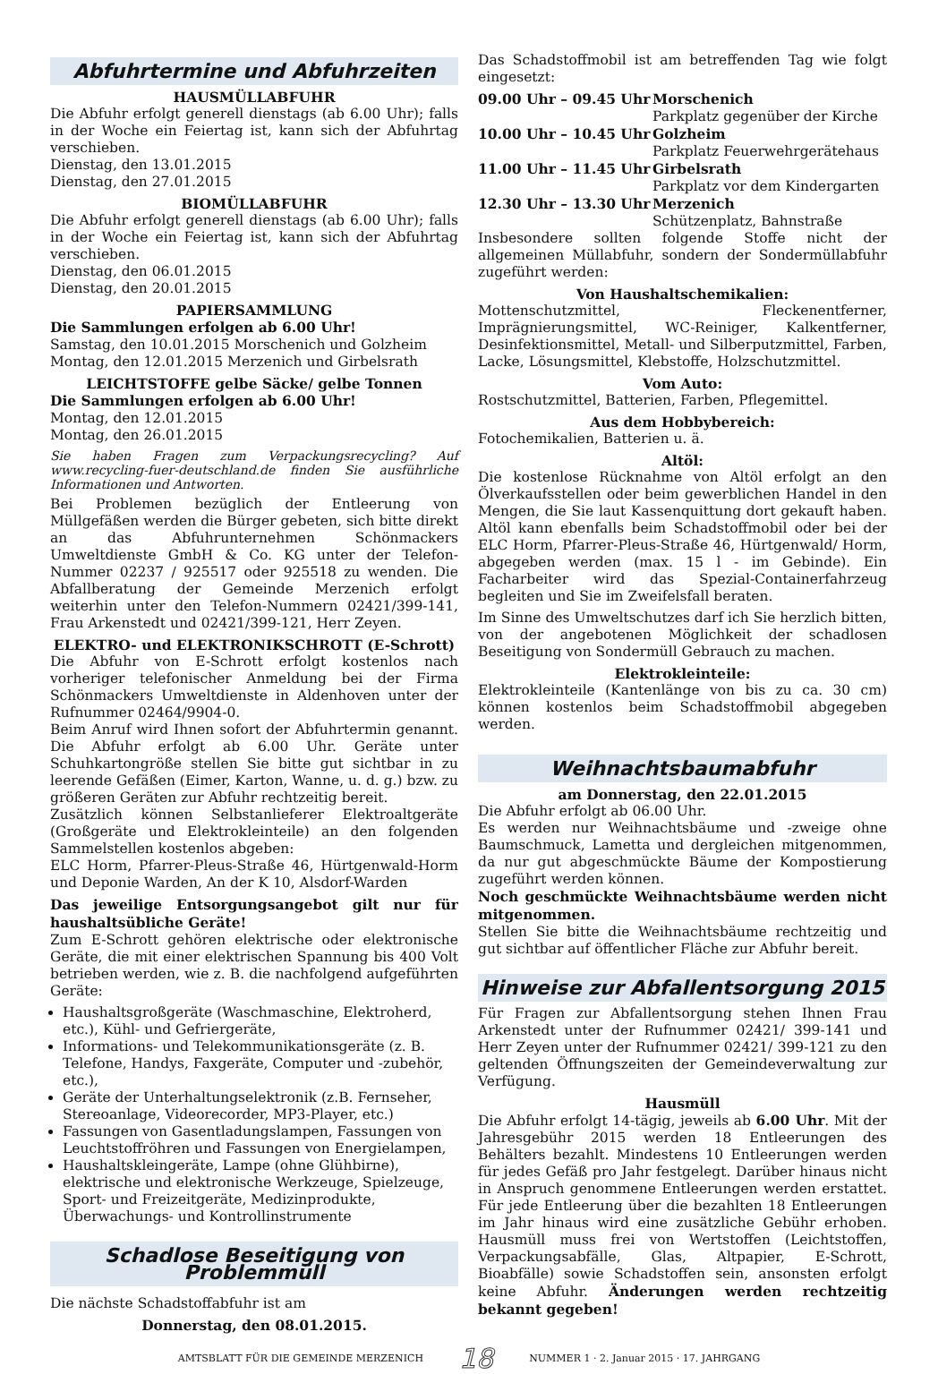Abfuhrtermine und Abfuhrzeiten
HAUSMÜLLABFUHR
Die Abfuhr erfolgt generell dienstags (ab 6.00 Uhr); falls in der Woche ein Feiertag ist, kann sich der Abfuhrtag verschieben.
Dienstag, den 13.01.2015
Dienstag, den 27.01.2015
BIOMÜLLABFUHR
Die Abfuhr erfolgt generell dienstags (ab 6.00 Uhr); falls in der Woche ein Feiertag ist, kann sich der Abfuhrtag verschieben.
Dienstag, den 06.01.2015
Dienstag, den 20.01.2015
PAPIERSAMMLUNG
Die Sammlungen erfolgen ab 6.00 Uhr!
Samstag, den 10.01.2015 Morschenich und Golzheim
Montag, den 12.01.2015 Merzenich und Girbelsrath
LEICHTSTOFFE gelbe Säcke/ gelbe Tonnen
Die Sammlungen erfolgen ab 6.00 Uhr!
Montag, den 12.01.2015
Montag, den 26.01.2015
Sie haben Fragen zum Verpackungsrecycling? Auf www.recycling-fuer-deutschland.de finden Sie ausführliche Informationen und Antworten.
Bei Problemen bezüglich der Entleerung von Müllgefäßen werden die Bürger gebeten, sich bitte direkt an das Abfuhrunternehmen Schönmackers Umweltdienste GmbH & Co. KG unter der Telefon-Nummer 02237 / 925517 oder 925518 zu wenden. Die Abfallberatung der Gemeinde Merzenich erfolgt weiterhin unter den Telefon-Nummern 02421/399-141, Frau Arkenstedt und 02421/399-121, Herr Zeyen.
ELEKTRO- und ELEKTRONIKSCHROTT (E-Schrott)
Die Abfuhr von E-Schrott erfolgt kostenlos nach vorheriger telefonischer Anmeldung bei der Firma Schönmackers Umweltdienste in Aldenhoven unter der Rufnummer 02464/9904-0.
Beim Anruf wird Ihnen sofort der Abfuhrtermin genannt. Die Abfuhr erfolgt ab 6.00 Uhr. Geräte unter Schuhkartongröße stellen Sie bitte gut sichtbar in zu leerende Gefäßen (Eimer, Karton, Wanne, u. d. g.) bzw. zu größeren Geräten zur Abfuhr rechtzeitig bereit.
Zusätzlich können Selbstanlieferer Elektroaltgeräte (Großgeräte und Elektrokleinteile) an den folgenden Sammelstellen kostenlos abgeben:
ELC Horm, Pfarrer-Pleus-Straße 46, Hürtgenwald-Horm und Deponie Warden, An der K 10, Alsdorf-Warden
Das jeweilige Entsorgungsangebot gilt nur für haushaltsübliche Geräte!
Zum E-Schrott gehören elektrische oder elektronische Geräte, die mit einer elektrischen Spannung bis 400 Volt betrieben werden, wie z. B. die nachfolgend aufgeführten Geräte:
Haushaltsgroßgeräte (Waschmaschine, Elektroherd, etc.), Kühl- und Gefriergeräte,
Informations- und Telekommunikationsgeräte (z. B. Telefone, Handys, Faxgeräte, Computer und -zubehör, etc.),
Geräte der Unterhaltungselektronik (z.B. Fernseher, Stereoanlage, Videorecorder, MP3-Player, etc.)
Fassungen von Gasentladungslampen, Fassungen von Leuchtstoffröhren und Fassungen von Energielampen,
Haushaltskleingeräte, Lampe (ohne Glühbirne), elektrische und elektronische Werkzeuge, Spielzeuge, Sport- und Freizeitgeräte, Medizinprodukte, Überwachungs- und Kontrollinstrumente
Schadlose Beseitigung von Problemmüll
Die nächste Schadstoffabfuhr ist am
Donnerstag, den 08.01.2015.
Das Schadstoffmobil ist am betreffenden Tag wie folgt eingesetzt:
09.00 Uhr – 09.45 Uhr
Morschenich
Parkplatz gegenüber der Kirche
10.00 Uhr – 10.45 Uhr
Golzheim
Parkplatz Feuerwehrgerätehaus
11.00 Uhr – 11.45 Uhr
Girbelsrath
Parkplatz vor dem Kindergarten
12.30 Uhr – 13.30 Uhr
Merzenich
Schützenplatz, Bahnstraße
Insbesondere sollten folgende Stoffe nicht der allgemeinen Müllabfuhr, sondern der Sondermüllabfuhr zugeführt werden:
Von Haushaltschemikalien:
Mottenschutzmittel, Fleckenentferner, Imprägnierungsmittel, WC-Reiniger, Kalkentferner, Desinfektionsmittel, Metall- und Silberputzmittel, Farben, Lacke, Lösungsmittel, Klebstoffe, Holzschutzmittel.
Vom Auto:
Rostschutzmittel, Batterien, Farben, Pflegemittel.
Aus dem Hobbybereich:
Fotochemikalien, Batterien u. ä.
Altöl:
Die kostenlose Rücknahme von Altöl erfolgt an den Ölverkaufsstellen oder beim gewerblichen Handel in den Mengen, die Sie laut Kassenquittung dort gekauft haben. Altöl kann ebenfalls beim Schadstoffmobil oder bei der ELC Horm, Pfarrer-Pleus-Straße 46, Hürtgenwald/ Horm, abgegeben werden (max. 15 l - im Gebinde). Ein Facharbeiter wird das Spezial-Containerfahrzeug begleiten und Sie im Zweifelsfall beraten.
Im Sinne des Umweltschutzes darf ich Sie herzlich bitten, von der angebotenen Möglichkeit der schadlosen Beseitigung von Sondermüll Gebrauch zu machen.
Elektrokleinteile:
Elektrokleinteile (Kantenlänge von bis zu ca. 30 cm) können kostenlos beim Schadstoffmobil abgegeben werden.
Weihnachtsbaumabfuhr
am Donnerstag, den 22.01.2015
Die Abfuhr erfolgt ab 06.00 Uhr.
Es werden nur Weihnachtsbäume und -zweige ohne Baumschmuck, Lametta und dergleichen mitgenommen, da nur gut abgeschmückte Bäume der Kompostierung zugeführt werden können.
Noch geschmückte Weihnachtsbäume werden nicht mitgenommen.
Stellen Sie bitte die Weihnachtsbäume rechtzeitig und gut sichtbar auf öffentlicher Fläche zur Abfuhr bereit.
Hinweise zur Abfallentsorgung 2015
Für Fragen zur Abfallentsorgung stehen Ihnen Frau Arkenstedt unter der Rufnummer 02421/ 399-141 und Herr Zeyen unter der Rufnummer 02421/ 399-121 zu den geltenden Öffnungszeiten der Gemeindeverwaltung zur Verfügung.
Hausmüll
Die Abfuhr erfolgt 14-tägig, jeweils ab 6.00 Uhr. Mit der Jahresgebühr 2015 werden 18 Entleerungen des Behälters bezahlt. Mindestens 10 Entleerungen werden für jedes Gefäß pro Jahr festgelegt. Darüber hinaus nicht in Anspruch genommene Entleerungen werden erstattet. Für jede Entleerung über die bezahlten 18 Entleerungen im Jahr hinaus wird eine zusätzliche Gebühr erhoben. Hausmüll muss frei von Wertstoffen (Leichtstoffen, Verpackungsabfälle, Glas, Altpapier, E-Schrott, Bioabfälle) sowie Schadstoffen sein, ansonsten erfolgt keine Abfuhr. Änderungen werden rechtzeitig bekannt gegeben!
AMTSBLATT FÜR DIE GEMEINDE MERZENICH 18 NUMMER 1 · 2. Januar 2015 · 17. JAHRGANG